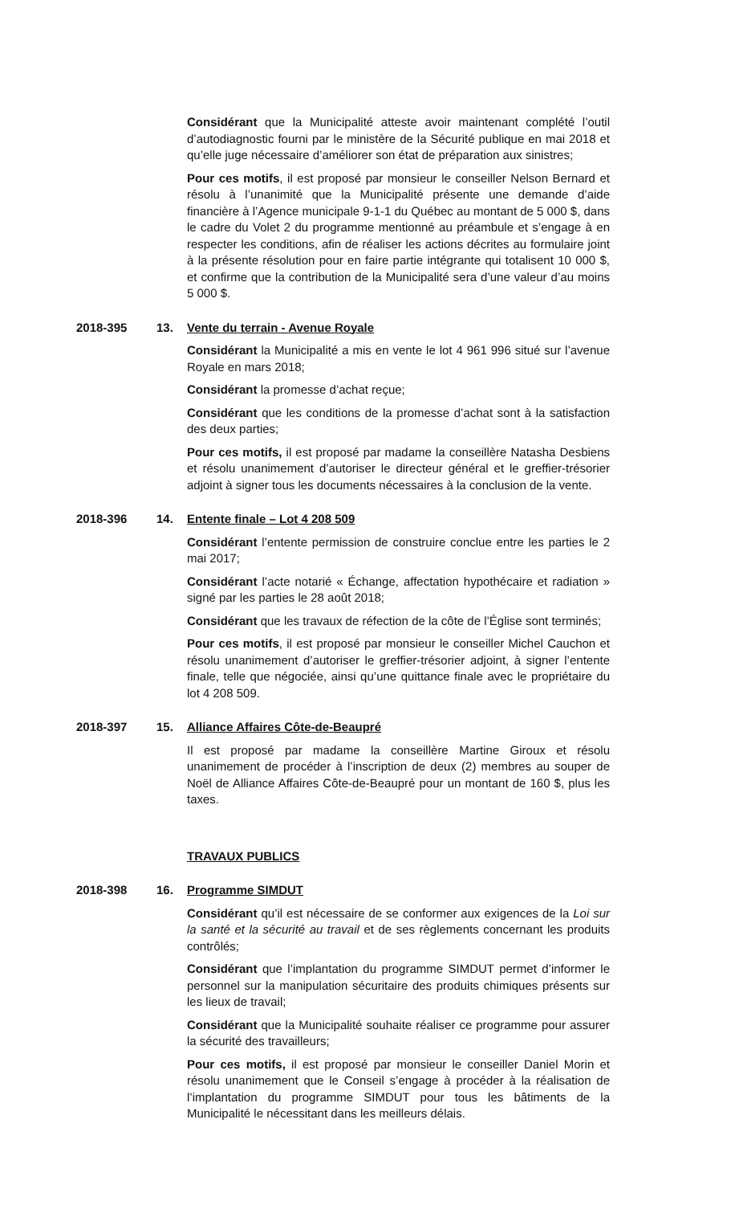Considérant que la Municipalité atteste avoir maintenant complété l’outil d’autodiagnostic fourni par le ministère de la Sécurité publique en mai 2018 et qu’elle juge nécessaire d’améliorer son état de préparation aux sinistres;
Pour ces motifs, il est proposé par monsieur le conseiller Nelson Bernard et résolu à l’unanimité que la Municipalité présente une demande d’aide financière à l’Agence municipale 9-1-1 du Québec au montant de 5 000 $, dans le cadre du Volet 2 du programme mentionné au préambule et s’engage à en respecter les conditions, afin de réaliser les actions décrites au formulaire joint à la présente résolution pour en faire partie intégrante qui totalisent 10 000 $, et confirme que la contribution de la Municipalité sera d’une valeur d’au moins 5 000 $.
2018-395 13. Vente du terrain - Avenue Royale
Considérant la Municipalité a mis en vente le lot 4 961 996 situé sur l’avenue Royale en mars 2018;
Considérant la promesse d’achat reçue;
Considérant que les conditions de la promesse d’achat sont à la satisfaction des deux parties;
Pour ces motifs, il est proposé par madame la conseillère Natasha Desbiens et résolu unanimement d’autoriser le directeur général et le greffier-trésorier adjoint à signer tous les documents nécessaires à la conclusion de la vente.
2018-396 14. Entente finale – Lot 4 208 509
Considérant l’entente permission de construire conclue entre les parties le 2 mai 2017;
Considérant l’acte notarié « Échange, affectation hypothécaire et radiation » signé par les parties le 28 août 2018;
Considérant que les travaux de réfection de la côte de l’Église sont terminés;
Pour ces motifs, il est proposé par monsieur le conseiller Michel Cauchon et résolu unanimement d’autoriser le greffier-trésorier adjoint, à signer l’entente finale, telle que négociée, ainsi qu’une quittance finale avec le propriétaire du lot 4 208 509.
2018-397 15. Alliance Affaires Côte-de-Beaupré
Il est proposé par madame la conseillère Martine Giroux et résolu unanimement de procéder à l’inscription de deux (2) membres au souper de Noël de Alliance Affaires Côte-de-Beaupré pour un montant de 160 $, plus les taxes.
TRAVAUX PUBLICS
2018-398 16. Programme SIMDUT
Considérant qu’il est nécessaire de se conformer aux exigences de la Loi sur la santé et la sécurité au travail et de ses règlements concernant les produits contrôlés;
Considérant que l’implantation du programme SIMDUT permet d’informer le personnel sur la manipulation sécuritaire des produits chimiques présents sur les lieux de travail;
Considérant que la Municipalité souhaite réaliser ce programme pour assurer la sécurité des travailleurs;
Pour ces motifs, il est proposé par monsieur le conseiller Daniel Morin et résolu unanimement que le Conseil s’engage à procéder à la réalisation de l’implantation du programme SIMDUT pour tous les bâtiments de la Municipalité le nécessitant dans les meilleurs délais.